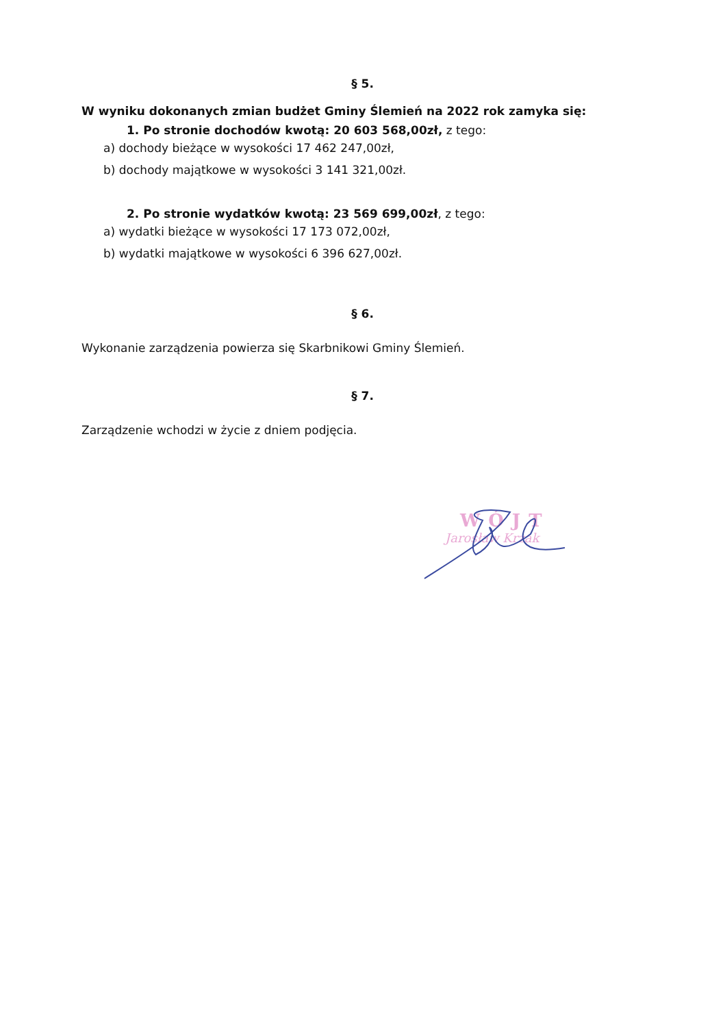§ 5.
W wyniku dokonanych zmian budżet Gminy Ślemień na 2022 rok zamyka się:
1. Po stronie dochodów kwotą: 20 603 568,00zł, z tego:
a) dochody bieżące w wysokości 17 462 247,00zł,
b) dochody majątkowe w wysokości 3 141 321,00zł.
2. Po stronie wydatków kwotą: 23 569 699,00zł, z tego:
a) wydatki bieżące w wysokości 17 173 072,00zł,
b) wydatki majątkowe w wysokości 6 396 627,00zł.
§ 6.
Wykonanie zarządzenia powierza się Skarbnikowi Gminy Ślemień.
§ 7.
Zarządzenie wchodzi w życie z dniem podjęcia.
WÓJT
Jarosław Krzak